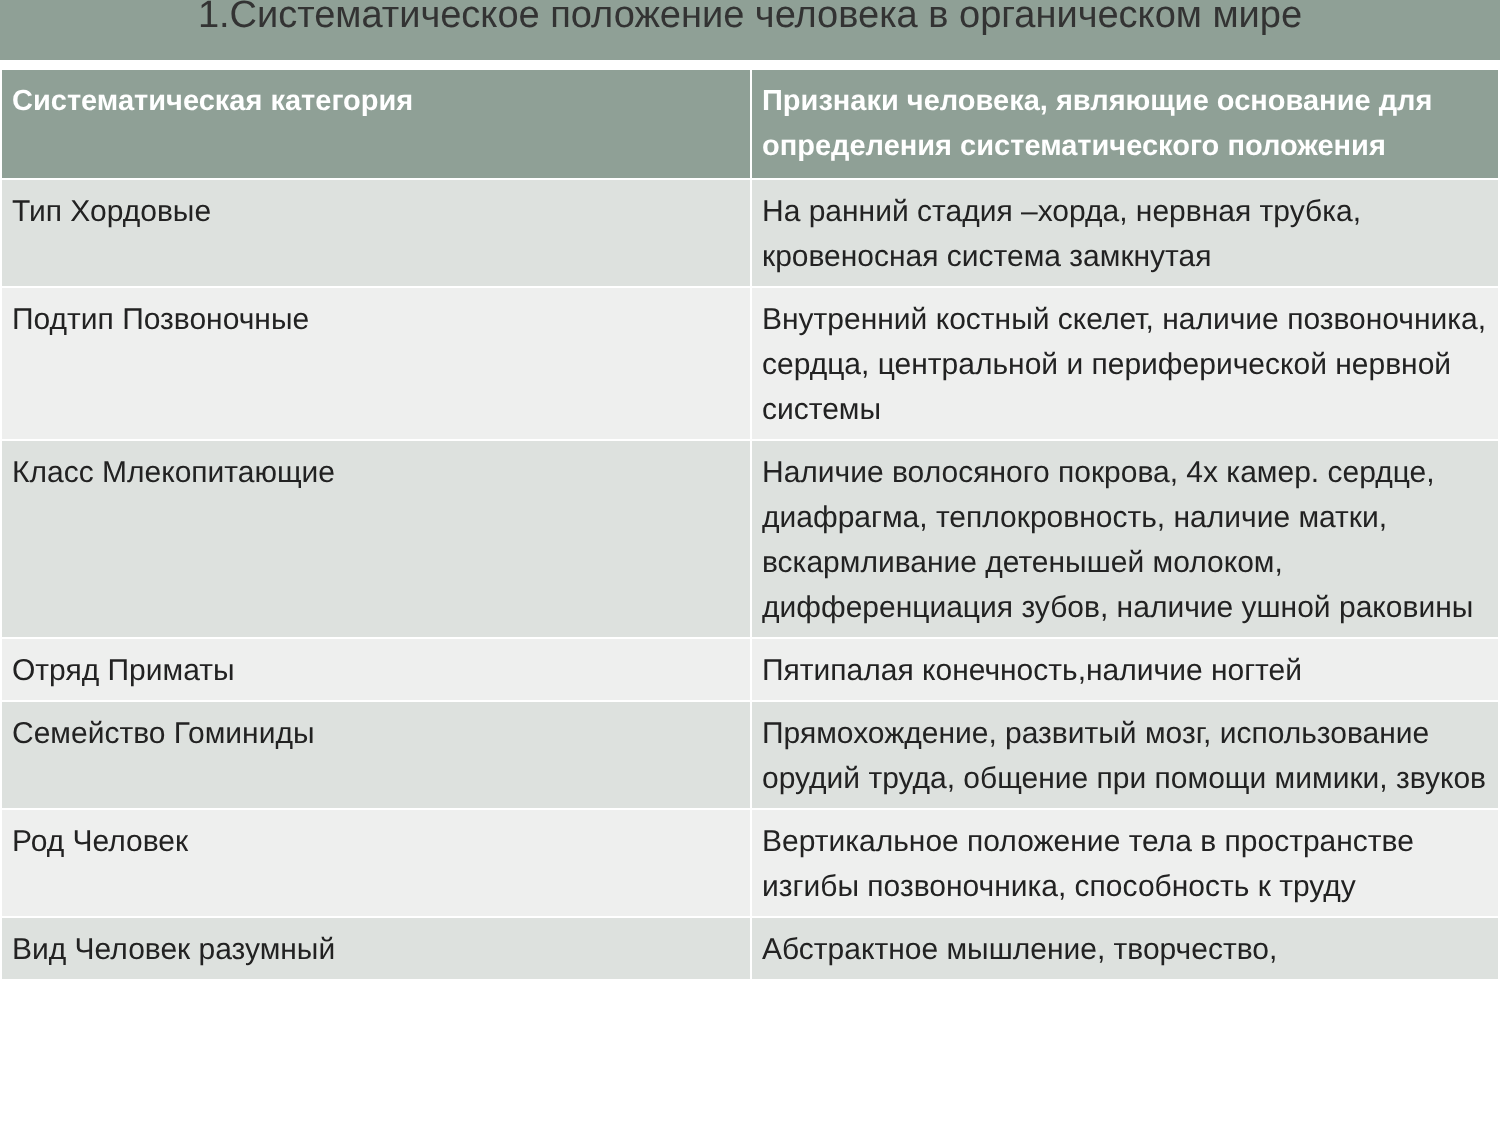1.Систематическое положение человека в органическом мире
| Систематическая категория | Признаки человека, являющие основание для определения систематического положения |
| --- | --- |
| Тип Хордовые | На ранний стадия –хорда, нервная трубка, кровеносная система замкнутая |
| Подтип Позвоночные | Внутренний костный скелет, наличие позвоночника, сердца, центральной и периферической нервной системы |
| Класс Млекопитающие | Наличие волосяного покрова, 4х камер. сердце, диафрагма, теплокровность, наличие матки, вскармливание детенышей молоком, дифференциация зубов, наличие ушной раковины |
| Отряд Приматы | Пятипалая конечность,наличие ногтей |
| Семейство Гоминиды | Прямохождение, развитый мозг, использование орудий труда, общение при помощи мимики, звуков |
| Род Человек | Вертикальное положение тела в пространстве изгибы позвоночника, способность к труду |
| Вид Человек разумный | Абстрактное мышление, творчество, |